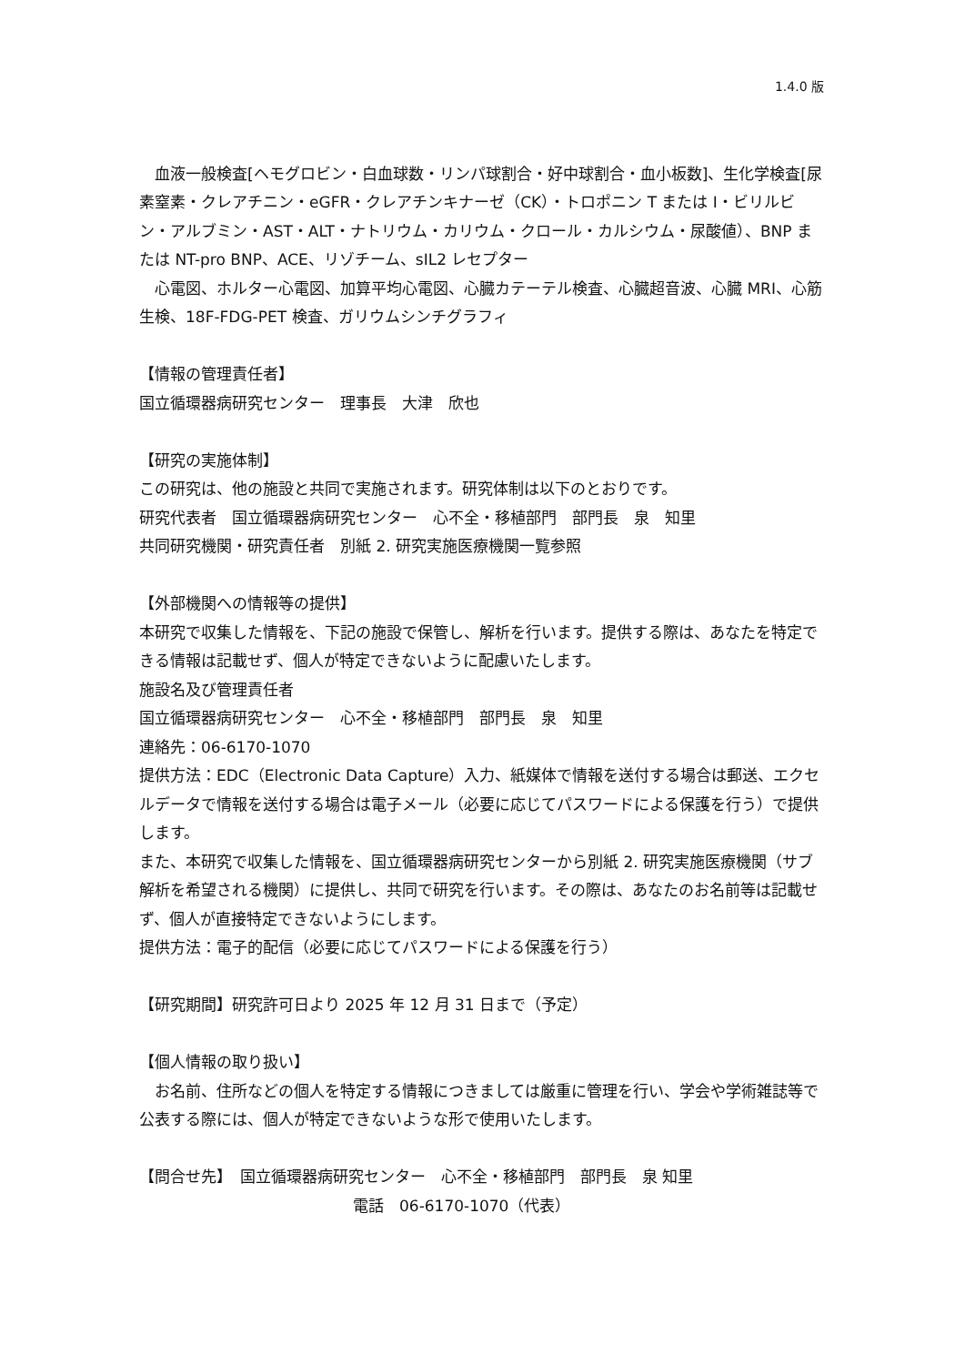1.4.0 版
　血液一般検査[ヘモグロビン・白血球数・リンパ球割合・好中球割合・血小板数]、生化学検査[尿素窒素・クレアチニン・eGFR・クレアチンキナーゼ（CK）・トロポニン T または I・ビリルビン・アルブミン・AST・ALT・ナトリウム・カリウム・クロール・カルシウム・尿酸値）、BNP または NT-pro BNP、ACE、リゾチーム、sIL2 レセプター
　心電図、ホルター心電図、加算平均心電図、心臓カテーテル検査、心臓超音波、心臓 MRI、心筋生検、18F-FDG-PET 検査、ガリウムシンチグラフィ
【情報の管理責任者】
国立循環器病研究センター　理事長　大津　欣也
【研究の実施体制】
この研究は、他の施設と共同で実施されます。研究体制は以下のとおりです。
研究代表者　国立循環器病研究センター　心不全・移植部門　部門長　泉　知里
共同研究機関・研究責任者　別紙 2. 研究実施医療機関一覧参照
【外部機関への情報等の提供】
本研究で収集した情報を、下記の施設で保管し、解析を行います。提供する際は、あなたを特定できる情報は記載せず、個人が特定できないように配慮いたします。
施設名及び管理責任者
国立循環器病研究センター　心不全・移植部門　部門長　泉　知里
連絡先：06-6170-1070
提供方法：EDC（Electronic Data Capture）入力、紙媒体で情報を送付する場合は郵送、エクセルデータで情報を送付する場合は電子メール（必要に応じてパスワードによる保護を行う）で提供します。
また、本研究で収集した情報を、国立循環器病研究センターから別紙 2. 研究実施医療機関（サブ解析を希望される機関）に提供し、共同で研究を行います。その際は、あなたのお名前等は記載せず、個人が直接特定できないようにします。
提供方法：電子的配信（必要に応じてパスワードによる保護を行う）
【研究期間】研究許可日より 2025 年 12 月 31 日まで（予定）
【個人情報の取り扱い】
　お名前、住所などの個人を特定する情報につきましては厳重に管理を行い、学会や学術雑誌等で公表する際には、個人が特定できないような形で使用いたします。
【問合せ先】　国立循環器病研究センター　心不全・移植部門　部門長　泉 知里
電話　06-6170-1070（代表）